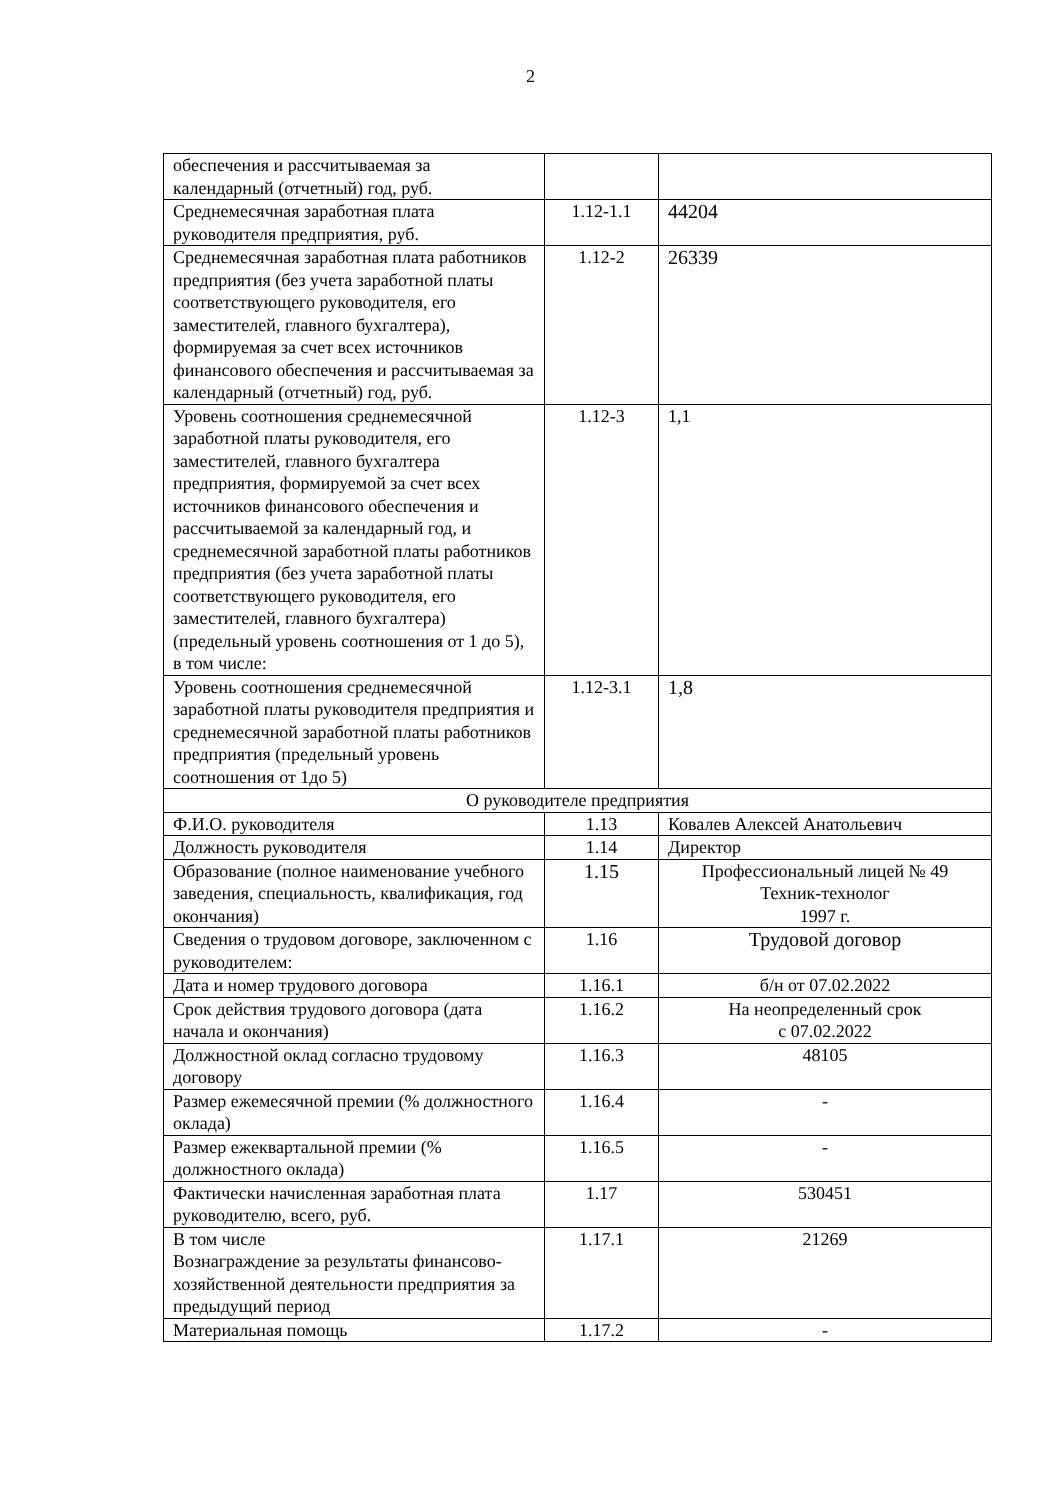2
| обеспечения и рассчитываемая за календарный (отчетный) год, руб. | | |
| Среднемесячная заработная плата руководителя предприятия, руб. | 1.12-1.1 | 44204 |
| Среднемесячная заработная плата работников предприятия (без учета заработной платы соответствующего руководителя, его заместителей, главного бухгалтера), формируемая за счет всех источников финансового обеспечения и рассчитываемая за календарный (отчетный) год, руб. | 1.12-2 | 26339 |
| Уровень соотношения среднемесячной заработной платы руководителя, его заместителей, главного бухгалтера предприятия, формируемой за счет всех источников финансового обеспечения и рассчитываемой за календарный год, и среднемесячной заработной платы работников предприятия (без учета заработной платы соответствующего руководителя, его заместителей, главного бухгалтера) (предельный уровень соотношения от 1 до 5), в том числе: | 1.12-3 | 1,1 |
| Уровень соотношения среднемесячной заработной платы руководителя предприятия и среднемесячной заработной платы работников предприятия (предельный уровень соотношения от 1до 5) | 1.12-3.1 | 1,8 |
| О руководителе предприятия | | |
| Ф.И.О. руководителя | 1.13 | Ковалев Алексей Анатольевич |
| Должность руководителя | 1.14 | Директор |
| Образование (полное наименование учебного заведения, специальность, квалификация, год окончания) | 1.15 | Профессиональный лицей № 49 Техник-технолог 1997 г. |
| Сведения о трудовом договоре, заключенном с руководителем: | 1.16 | Трудовой договор |
| Дата и номер трудового договора | 1.16.1 | б/н от 07.02.2022 |
| Срок действия трудового договора (дата начала и окончания) | 1.16.2 | На неопределенный срок с 07.02.2022 |
| Должностной оклад согласно трудовому договору | 1.16.3 | 48105 |
| Размер ежемесячной премии (% должностного оклада) | 1.16.4 | - |
| Размер ежеквартальной премии (% должностного оклада) | 1.16.5 | - |
| Фактически начисленная заработная плата руководителю, всего, руб. | 1.17 | 530451 |
| В том числе Вознаграждение за результаты финансово-хозяйственной деятельности предприятия за предыдущий период | 1.17.1 | 21269 |
| Материальная помощь | 1.17.2 | - |